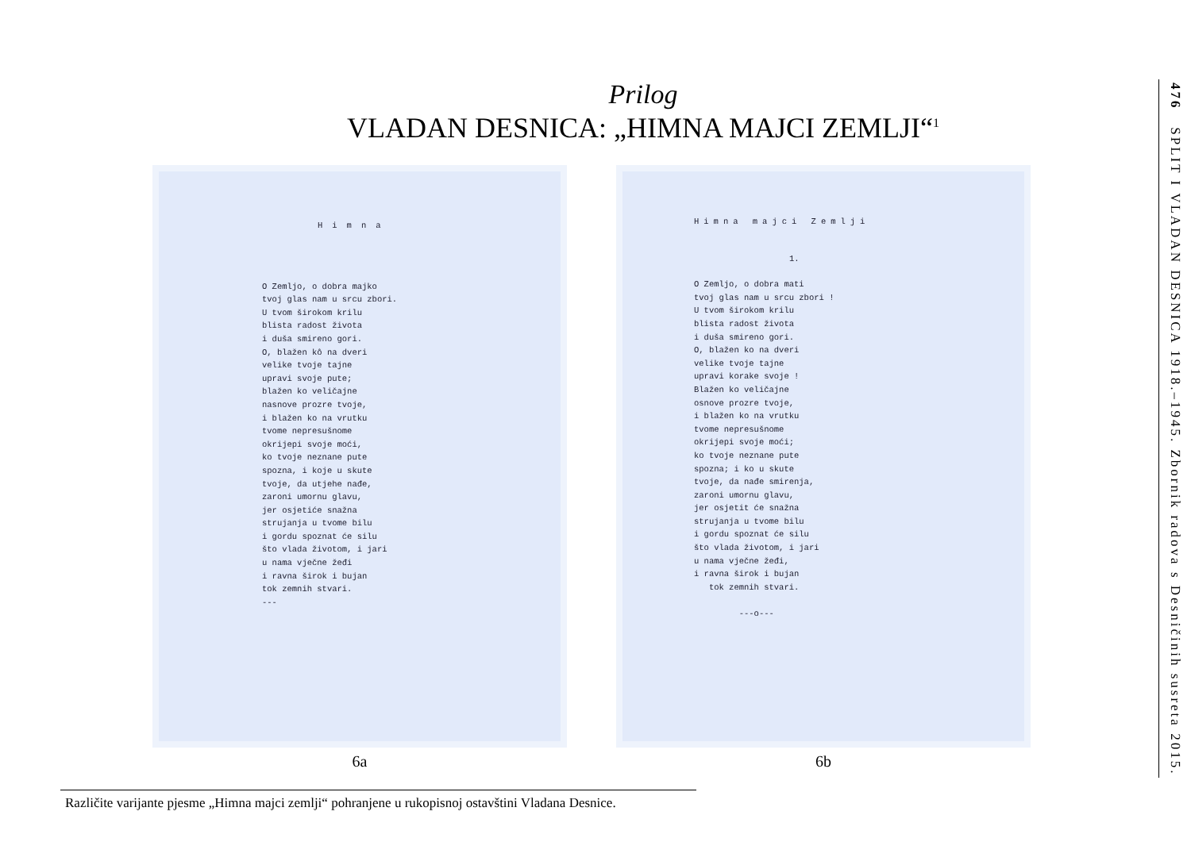Prilog
VLADAN DESNICA: „HIMNA MAJCI ZEMLJI“<sup>1</sup>
Himna
O Zemljo, o dobra majko
tvoj glas nam u srcu zbori.
U tvom širokom krilu
blista radost života
i duša smireno gori.
O, blažen kô na dveri
velike tvoje tajne
upravi svoje pute;
blažen ko veličajne
nasnove prozre tvoje,
i blažen ko na vrutku
tvome nepresušnome
okrijepi svoje moći,
ko tvoje neznane pute
spozna, i koje u skute
tvoje, da utjehe nađe,
zaroni umornu glavu,
jer osjetiće snažna
strujanja u tvome bilu
i gordu spoznat će silu
što vlada životom, i jari
u nama vječne žeđi
i ravna širok i bujan
tok zemnih stvari.
---
6a
Himna majci Zemlji
1.
O Zemljo, o dobra mati
tvoj glas nam u srcu zbori !
U tvom širokom krilu
blista radost života
i duša smireno gori.
O, blažen ko na dveri
velike tvoje tajne
upravi korake svoje !
Blažen ko veličajne
osnove prozre tvoje,
i blažen ko na vrutku
tvome nepresušnome
okrijepi svoje moći;
ko tvoje neznane pute
spozna; i ko u skute
tvoje, da nađe smirenja,
zaroni umornu glavu,
jer osjetit će snažna
strujanja u tvome bilu
i gordu spoznat će silu
što vlada životom, i jari
u nama vječne žeđi,
i ravna širok i bujan
tok zemnih stvari.
---o---
6b
Različite varijante pjesme „Himna majci zemlji“ pohranjene u rukopisnoj ostavštini Vladana Desnice.
476 SPLIT I VLADAN DESNICA 1918.–1945. Zbornik radova s Desničinih susreta 2015.